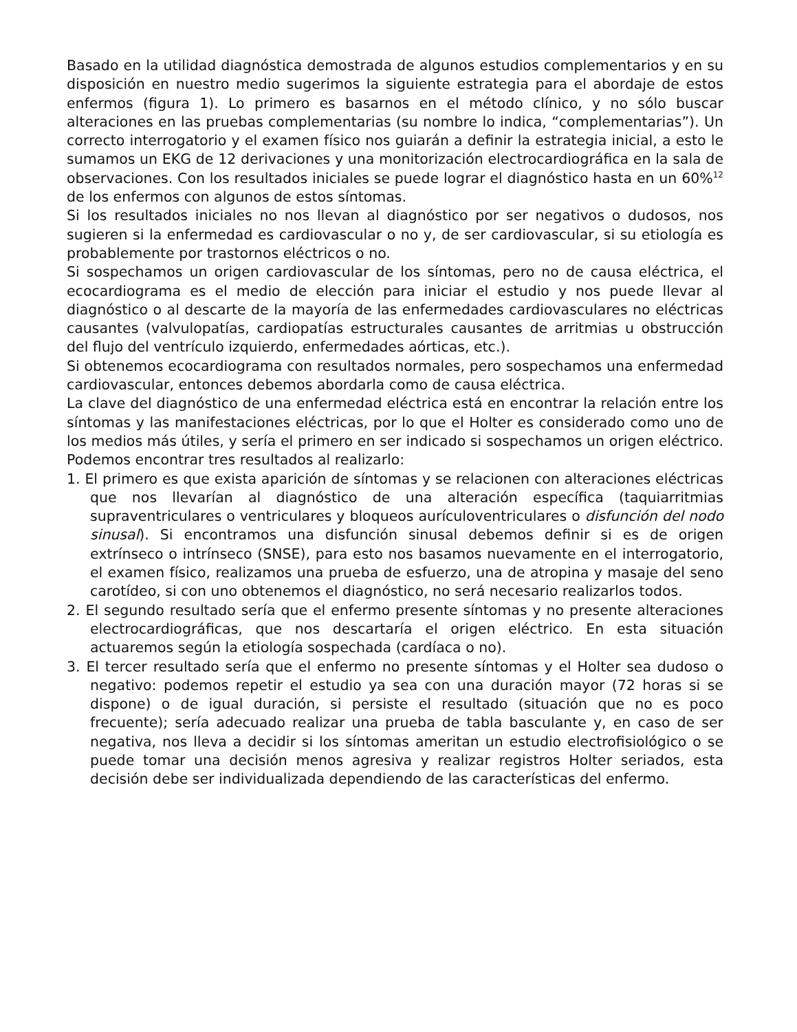Basado en la utilidad diagnóstica demostrada de algunos estudios complementarios y en su disposición en nuestro medio sugerimos la siguiente estrategia para el abordaje de estos enfermos (figura 1). Lo primero es basarnos en el método clínico, y no sólo buscar alteraciones en las pruebas complementarias (su nombre lo indica, “complementarias”). Un correcto interrogatorio y el examen físico nos guiarán a definir la estrategia inicial, a esto le sumamos un EKG de 12 derivaciones y una monitorización electrocardiográfica en la sala de observaciones. Con los resultados iniciales se puede lograr el diagnóstico hasta en un 60%<sup>12</sup> de los enfermos con algunos de estos síntomas.
Si los resultados iniciales no nos llevan al diagnóstico por ser negativos o dudosos, nos sugieren si la enfermedad es cardiovascular o no y, de ser cardiovascular, si su etiología es probablemente por trastornos eléctricos o no.
Si sospechamos un origen cardiovascular de los síntomas, pero no de causa eléctrica, el ecocardiograma es el medio de elección para iniciar el estudio y nos puede llevar al diagnóstico o al descarte de la mayoría de las enfermedades cardiovasculares no eléctricas causantes (valvulopatías, cardiopatías estructurales causantes de arritmias u obstrucción del flujo del ventrículo izquierdo, enfermedades aórticas, etc.).
Si obtenemos ecocardiograma con resultados normales, pero sospechamos una enfermedad cardiovascular, entonces debemos abordarla como de causa eléctrica.
La clave del diagnóstico de una enfermedad eléctrica está en encontrar la relación entre los síntomas y las manifestaciones eléctricas, por lo que el Holter es considerado como uno de los medios más útiles, y sería el primero en ser indicado si sospechamos un origen eléctrico. Podemos encontrar tres resultados al realizarlo:
1. El primero es que exista aparición de síntomas y se relacionen con alteraciones eléctricas que nos llevarían al diagnóstico de una alteración específica (taquiarritmias supraventriculares o ventriculares y bloqueos aurículoventriculares o disfunción del nodo sinusal). Si encontramos una disfunción sinusal debemos definir si es de origen extrínseco o intrínseco (SNSE), para esto nos basamos nuevamente en el interrogatorio, el examen físico, realizamos una prueba de esfuerzo, una de atropina y masaje del seno carotídeo, si con uno obtenemos el diagnóstico, no será necesario realizarlos todos.
2. El segundo resultado sería que el enfermo presente síntomas y no presente alteraciones electrocardiográficas, que nos descartaría el origen eléctrico. En esta situación actuaremos según la etiología sospechada (cardíaca o no).
3. El tercer resultado sería que el enfermo no presente síntomas y el Holter sea dudoso o negativo: podemos repetir el estudio ya sea con una duración mayor (72 horas si se dispone) o de igual duración, si persiste el resultado (situación que no es poco frecuente); sería adecuado realizar una prueba de tabla basculante y, en caso de ser negativa, nos lleva a decidir si los síntomas ameritan un estudio electrofisiológico o se puede tomar una decisión menos agresiva y realizar registros Holter seriados, esta decisión debe ser individualizada dependiendo de las características del enfermo.